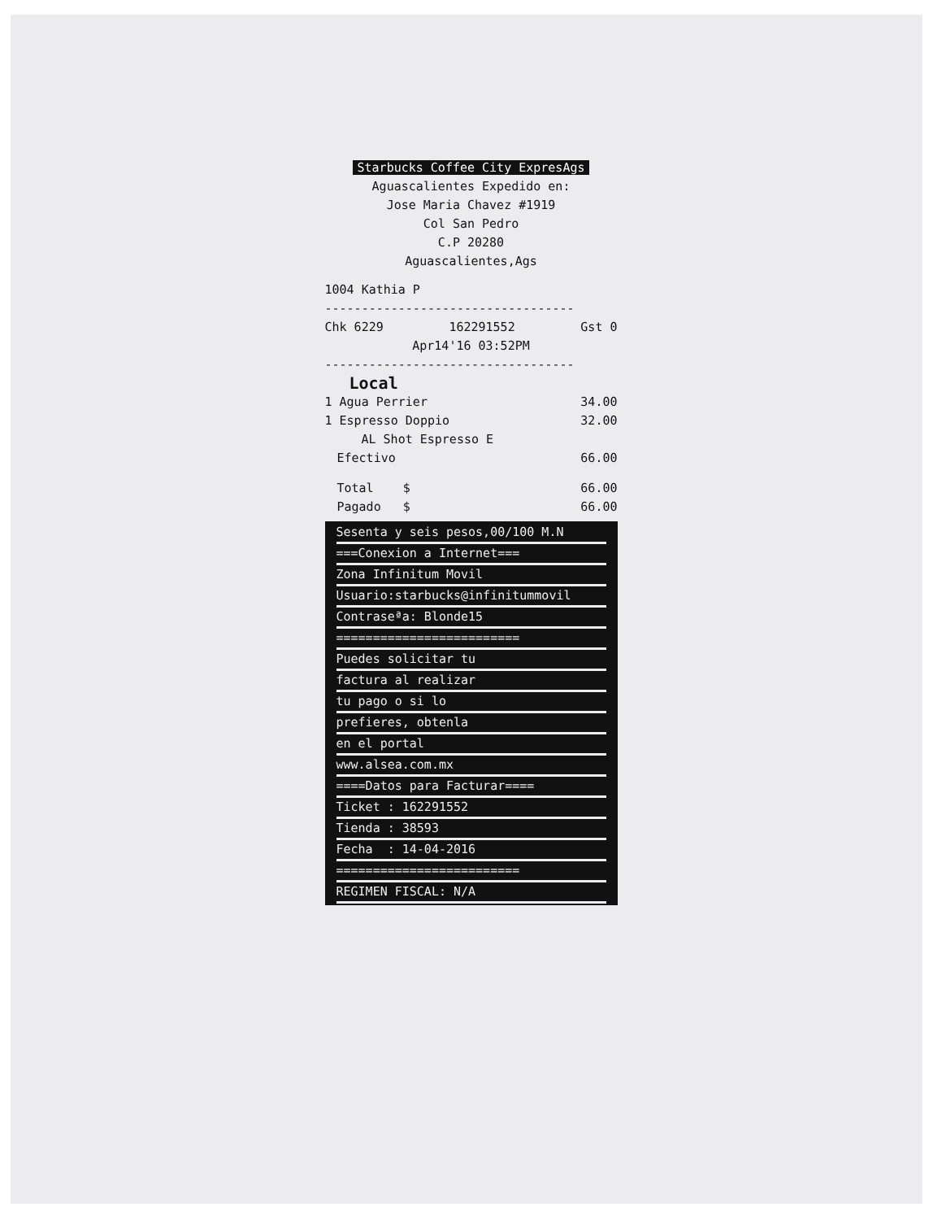Starbucks Coffee City ExpresAgs
Aguascalientes Expedido en:
Jose Maria Chavez #1919
Col San Pedro
C.P 20280
Aguascalientes,Ags
1004 Kathia P
----------------------------------
Chk 6229 162291552 Gst 0
Apr14'16 03:52PM
----------------------------------
Local
1 Agua Perrier 34.00
1 Espresso Doppio 32.00
AL Shot Espresso E
Efectivo 66.00
Total $ 66.00
Pagado $ 66.00
Sesenta y seis pesos,00/100 M.N
===Conexion a Internet===
Zona Infinitum Movil
Usuario:starbucks@infinitummovil
Contraseªa: Blonde15
=========================
Puedes solicitar tu
factura al realizar
tu pago o si lo
prefieres, obtenla
en el portal
www.alsea.com.mx
====Datos para Facturar====
Ticket : 162291552
Tienda : 38593
Fecha : 14-04-2016
=========================
REGIMEN FISCAL: N/A